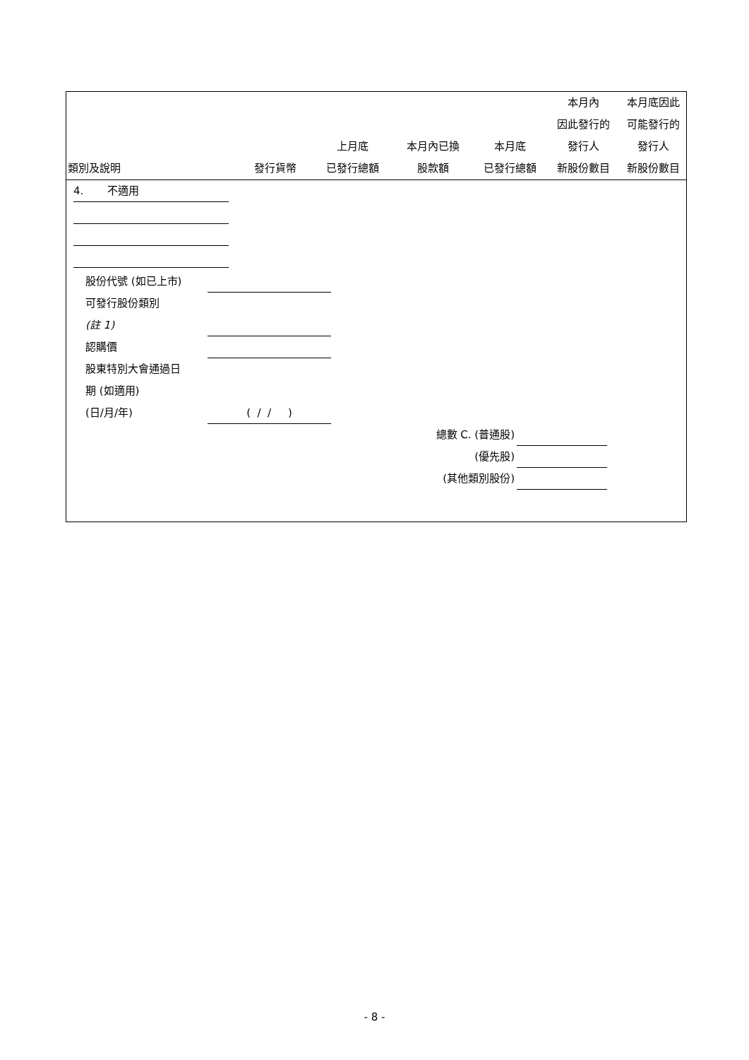| 類別及說明 | 發行貨幣 | 上月底 已發行總額 | 本月內已換 股款額 | 本月底 已發行總額 | 本月內 因此發行的 發行人 新股份數目 | 本月底因此 可能發行的 發行人 新股份數目 |
| --- | --- | --- | --- | --- | --- | --- |
4. 不適用
股份代號 (如已上市)
可發行股份類別
(註 1)
認購價
股東特別大會通過日
期 (如適用)
(日/月/年)
( / / )
總數 C. (普通股)
(優先股)
(其他類別股份)
- 8 -